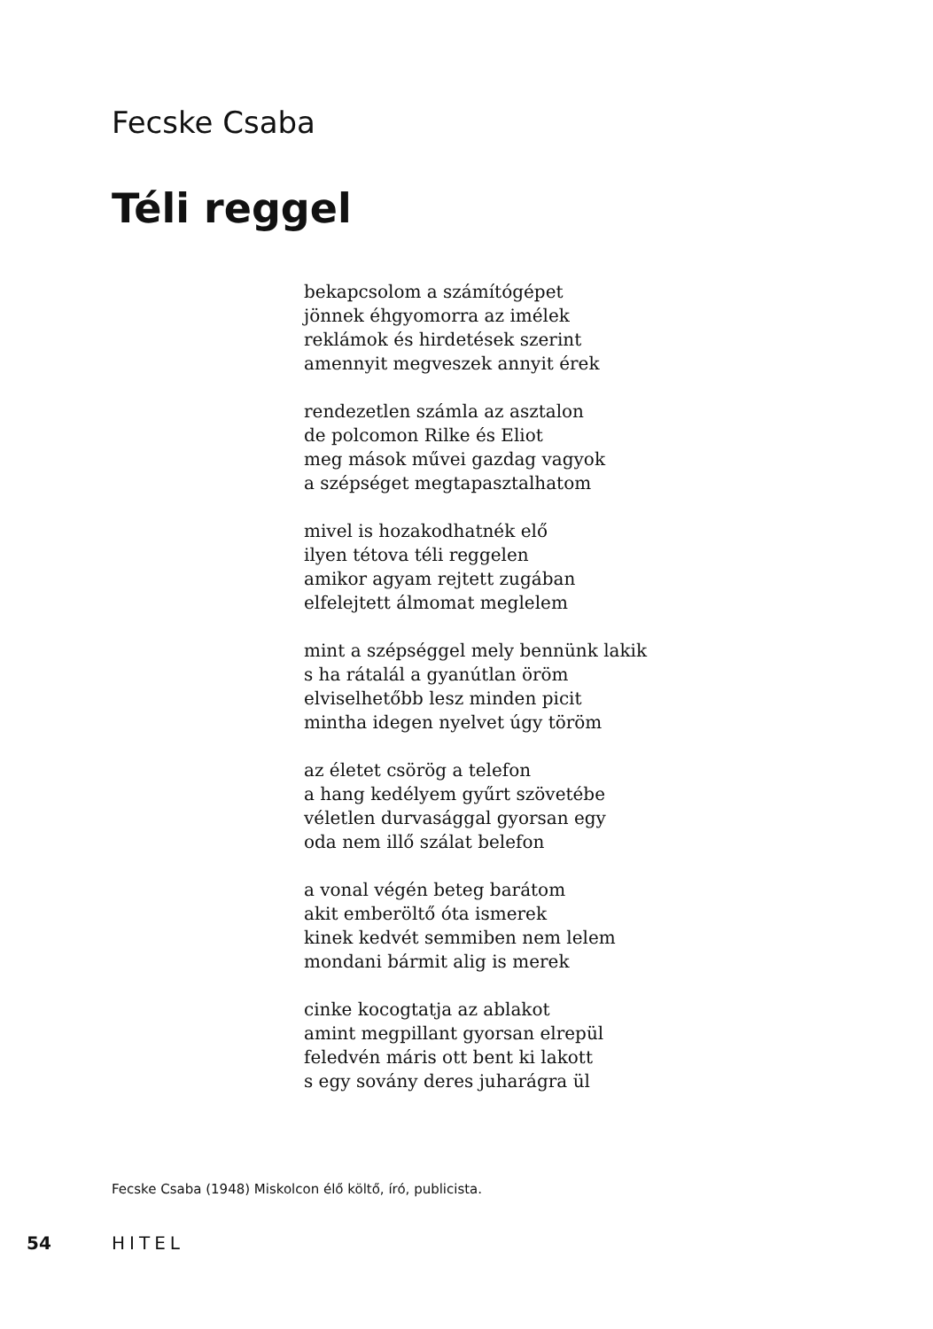Fecske Csaba
Téli reggel
bekapcsolom a számítógépet
jönnek éhgyomorra az imélek
reklámok és hirdetések szerint
amennyit megveszek annyit érek
rendezetlen számla az asztalon
de polcomon Rilke és Eliot
meg mások művei gazdag vagyok
a szépséget megtapasztalhatom
mivel is hozakodhatnék elő
ilyen tétova téli reggelen
amikor agyam rejtett zugában
elfelejtett álmomat meglelem
mint a szépséggel mely bennünk lakik
s ha rátalál a gyanútlan öröm
elviselhetőbb lesz minden picit
mintha idegen nyelvet úgy töröm
az életet csörög a telefon
a hang kedélyem gyűrt szövetébe
véletlen durvasággal gyorsan egy
oda nem illő szálat belefon
a vonal végén beteg barátom
akit emberöltő óta ismerek
kinek kedvét semmiben nem lelem
mondani bármit alig is merek
cinke kocogtatja az ablakot
amint megpillant gyorsan elrepül
feledvén máris ott bent ki lakott
s egy sovány deres juharágra ül
Fecske Csaba (1948) Miskolcon élő költő, író, publicista.
54 HITEL